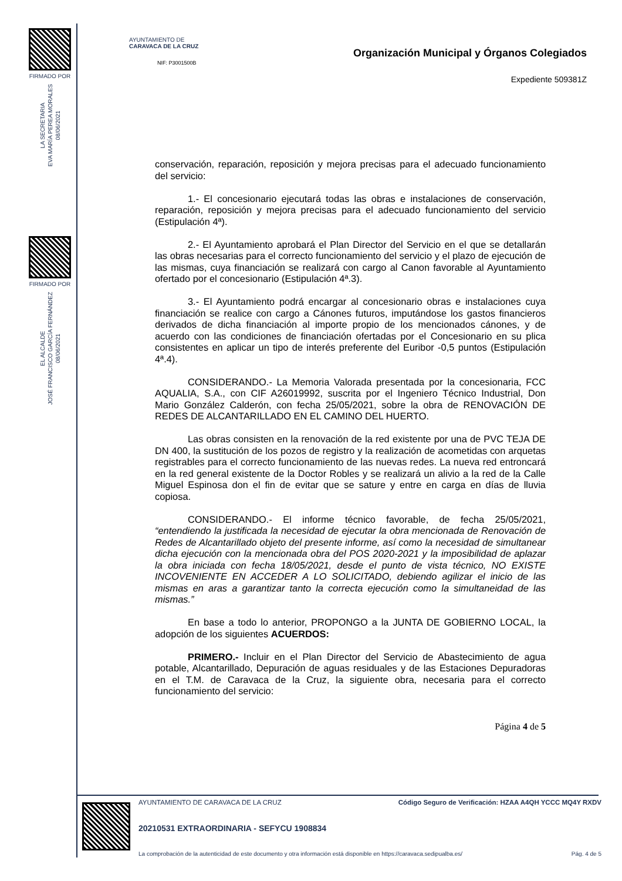FIRMADO POR
LA SECRETARIA
EVA MARÍA PEREA MORALES
08/06/2021
FIRMADO POR
EL ALCALDE
JOSÉ FRANCISCO GARCÍA FERNÁNDEZ
08/06/2021
AYUNTAMIENTO DE
CARAVACA DE LA CRUZ
NIF: P3001500B
Organización Municipal y Órganos Colegiados
Expediente 509381Z
conservación, reparación, reposición y mejora precisas para el adecuado funcionamiento del servicio:
1.- El concesionario ejecutará todas las obras e instalaciones de conservación, reparación, reposición y mejora precisas para el adecuado funcionamiento del servicio (Estipulación 4ª).
2.- El Ayuntamiento aprobará el Plan Director del Servicio en el que se detallarán las obras necesarias para el correcto funcionamiento del servicio y el plazo de ejecución de las mismas, cuya financiación se realizará con cargo al Canon favorable al Ayuntamiento ofertado por el concesionario (Estipulación 4ª.3).
3.- El Ayuntamiento podrá encargar al concesionario obras e instalaciones cuya financiación se realice con cargo a Cánones futuros, imputándose los gastos financieros derivados de dicha financiación al importe propio de los mencionados cánones, y de acuerdo con las condiciones de financiación ofertadas por el Concesionario en su plica consistentes en aplicar un tipo de interés preferente del Euribor -0,5 puntos (Estipulación 4ª.4).
CONSIDERANDO.- La Memoria Valorada presentada por la concesionaria, FCC AQUALIA, S.A., con CIF A26019992, suscrita por el Ingeniero Técnico Industrial, Don Mario González Calderón, con fecha 25/05/2021, sobre la obra de RENOVACIÓN DE REDES DE ALCANTARILLADO EN EL CAMINO DEL HUERTO.
Las obras consisten en la renovación de la red existente por una de PVC TEJA DE DN 400, la sustitución de los pozos de registro y la realización de acometidas con arquetas registrables para el correcto funcionamiento de las nuevas redes. La nueva red entroncará en la red general existente de la Doctor Robles y se realizará un alivio a la red de la Calle Miguel Espinosa don el fin de evitar que se sature y entre en carga en días de lluvia copiosa.
CONSIDERANDO.- El informe técnico favorable, de fecha 25/05/2021, “entendiendo la justificada la necesidad de ejecutar la obra mencionada de Renovación de Redes de Alcantarillado objeto del presente informe, así como la necesidad de simultanear dicha ejecución con la mencionada obra del POS 2020-2021 y la imposibilidad de aplazar la obra iniciada con fecha 18/05/2021, desde el punto de vista técnico, NO EXISTE INCOVENIENTE EN ACCEDER A LO SOLICITADO, debiendo agilizar el inicio de las mismas en aras a garantizar tanto la correcta ejecución como la simultaneidad de las mismas.”
En base a todo lo anterior, PROPONGO a la JUNTA DE GOBIERNO LOCAL, la adopción de los siguientes ACUERDOS:
PRIMERO.- Incluir en el Plan Director del Servicio de Abastecimiento de agua potable, Alcantarillado, Depuración de aguas residuales y de las Estaciones Depuradoras en el T.M. de Caravaca de la Cruz, la siguiente obra, necesaria para el correcto funcionamiento del servicio:
Página 4 de 5
AYUNTAMIENTO DE CARAVACA DE LA CRUZ Código Seguro de Verificación: HZAA A4QH YCCC MQ4Y RXDV
20210531 EXTRAORDINARIA - SEFYCU 1908834
La comprobación de la autenticidad de este documento y otra información está disponible en https://caravaca.sedipualba.es/ Pág. 4 de 5